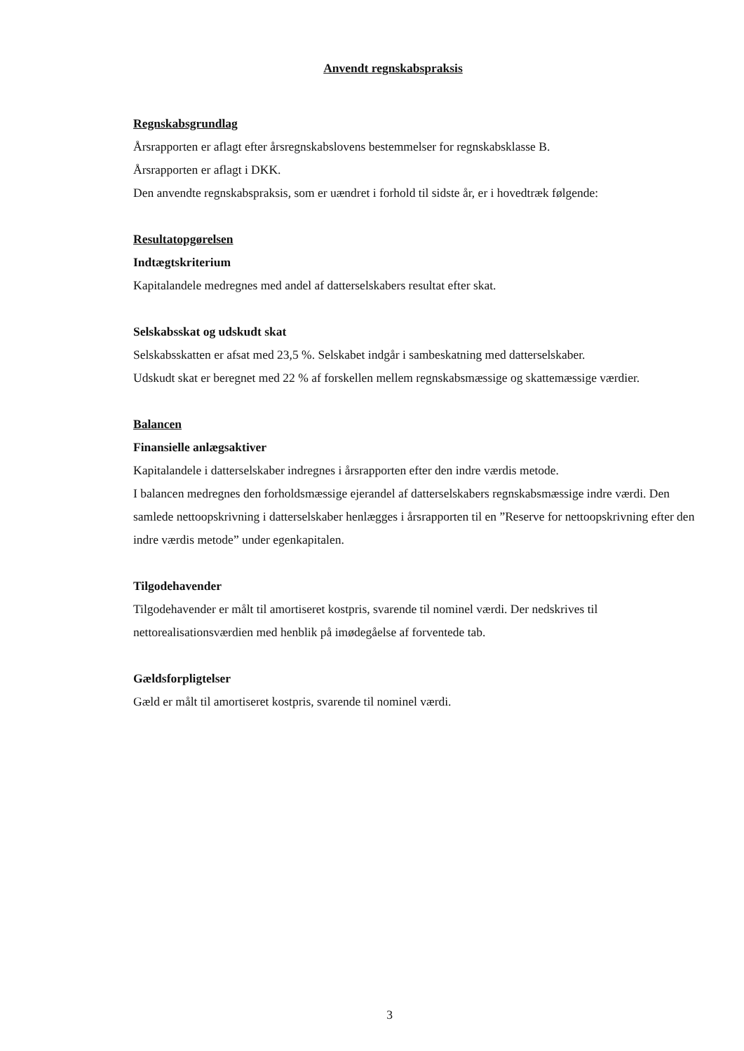Anvendt regnskabspraksis
Regnskabsgrundlag
Årsrapporten er aflagt efter årsregnskabslovens bestemmelser for regnskabsklasse B.
Årsrapporten er aflagt i DKK.
Den anvendte regnskabspraksis, som er uændret i forhold til sidste år, er i hovedtræk følgende:
Resultatopgørelsen
Indtægtskriterium
Kapitalandele medregnes med andel af datterselskabers resultat efter skat.
Selskabsskat og udskudt skat
Selskabsskatten er afsat med 23,5 %. Selskabet indgår i sambeskatning med datterselskaber.
Udskudt skat er beregnet med 22 % af forskellen mellem regnskabsmæssige og skattemæssige værdier.
Balancen
Finansielle anlægsaktiver
Kapitalandele i datterselskaber indregnes i årsrapporten efter den indre værdis metode.
I balancen medregnes den forholdsmæssige ejerandel af datterselskabers regnskabsmæssige indre værdi. Den samlede nettoopskrivning i datterselskaber henlægges i årsrapporten til en ”Reserve for nettoopskrivning efter den indre værdis metode” under egenkapitalen.
Tilgodehavender
Tilgodehavender er målt til amortiseret kostpris, svarende til nominel værdi. Der nedskrives til nettorealisationsværdien med henblik på imødegåelse af forventede tab.
Gældsforpligtelser
Gæld er målt til amortiseret kostpris, svarende til nominel værdi.
3